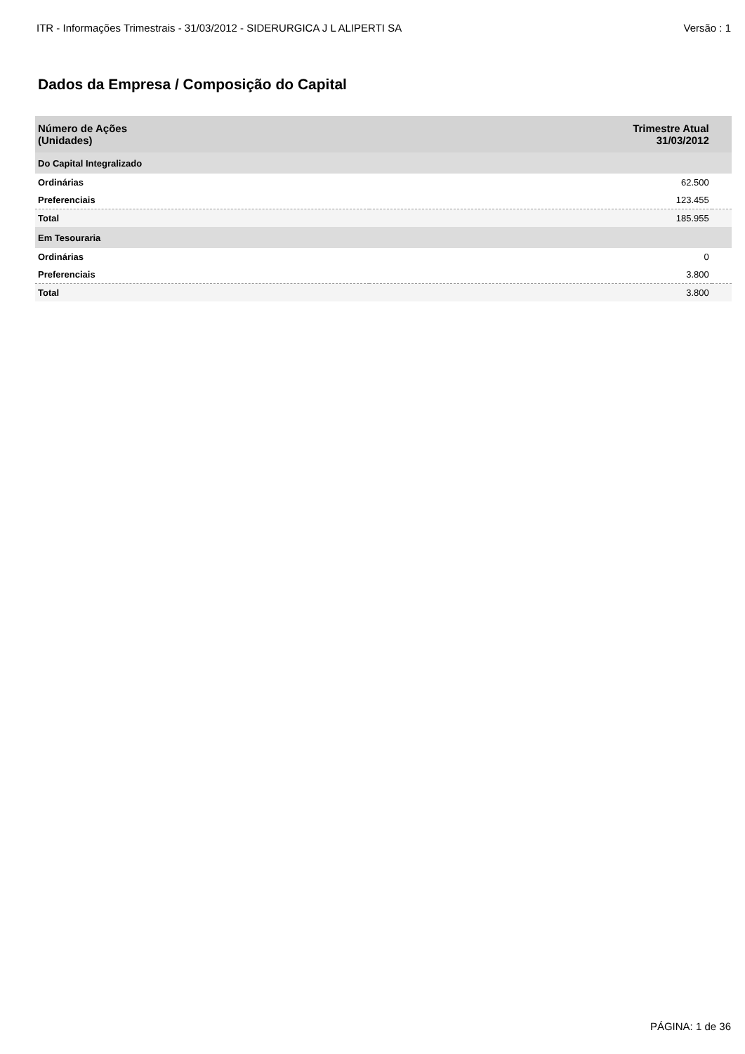ITR - Informações Trimestrais - 31/03/2012 - SIDERURGICA J L ALIPERTI SA Versão : 1
Dados da Empresa / Composição do Capital
| Número de Ações (Unidades) | Trimestre Atual 31/03/2012 | |
| --- | --- | --- |
| Do Capital Integralizado | | |
| Ordinárias | 62.500 | |
| Preferenciais | 123.455 | |
| Total | 185.955 | |
| Em Tesouraria | | |
| Ordinárias | 0 | |
| Preferenciais | 3.800 | |
| Total | 3.800 | |
PÁGINA: 1 de 36